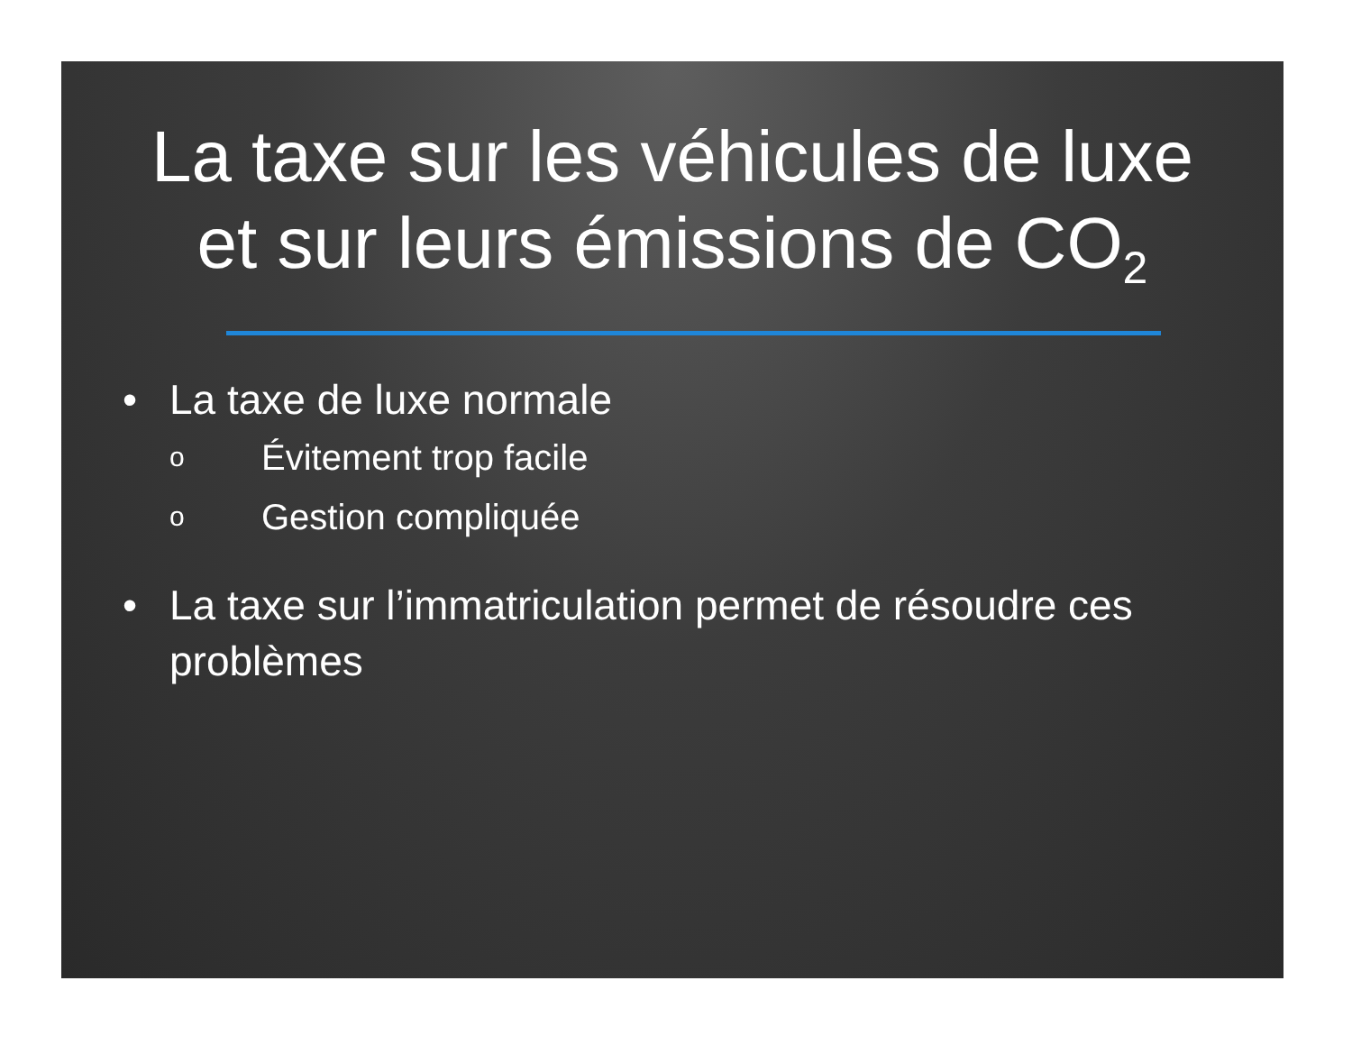La taxe sur les véhicules de luxe
et sur leurs émissions de CO<sub>2</sub>
• La taxe de luxe normale
o Évitement trop facile
o Gestion compliquée
• La taxe sur l’immatriculation permet de résoudre ces problèmes